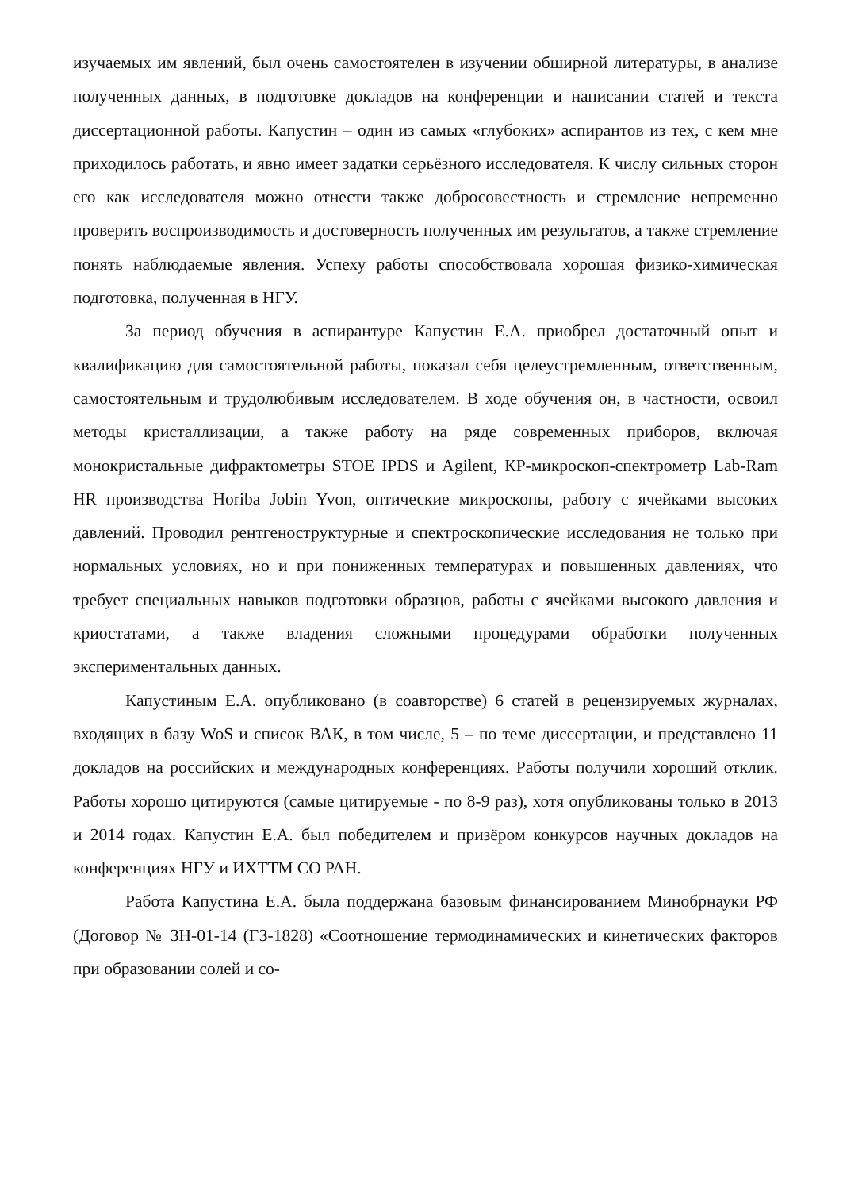изучаемых им явлений, был очень самостоятелен в изучении обширной литературы, в анализе полученных данных, в подготовке докладов на конференции и написании статей и текста диссертационной работы. Капустин – один из самых «глубоких» аспирантов из тех, с кем мне приходилось работать, и явно имеет задатки серьёзного исследователя. К числу сильных сторон его как исследователя можно отнести также добросовестность и стремление непременно проверить воспроизводимость и достоверность полученных им результатов, а также стремление понять наблюдаемые явления. Успеху работы способствовала хорошая физико-химическая подготовка, полученная в НГУ.
За период обучения в аспирантуре Капустин Е.А. приобрел достаточный опыт и квалификацию для самостоятельной работы, показал себя целеустремленным, ответственным, самостоятельным и трудолюбивым исследователем. В ходе обучения он, в частности, освоил методы кристаллизации, а также работу на ряде современных приборов, включая монокристальные дифрактометры STOE IPDS и Agilent, КР-микроскоп-спектрометр Lab-Ram HR производства Horiba Jobin Yvon, оптические микроскопы, работу с ячейками высоких давлений. Проводил рентгеноструктурные и спектроскопические исследования не только при нормальных условиях, но и при пониженных температурах и повышенных давлениях, что требует специальных навыков подготовки образцов, работы с ячейками высокого давления и криостатами, а также владения сложными процедурами обработки полученных экспериментальных данных.
Капустиным Е.А. опубликовано (в соавторстве) 6 статей в рецензируемых журналах, входящих в базу WoS и список ВАК, в том числе, 5 – по теме диссертации, и представлено 11 докладов на российских и международных конференциях. Работы получили хороший отклик. Работы хорошо цитируются (самые цитируемые - по 8-9 раз), хотя опубликованы только в 2013 и 2014 годах. Капустин Е.А. был победителем и призёром конкурсов научных докладов на конференциях НГУ и ИХТТМ СО РАН.
Работа Капустина Е.А. была поддержана базовым финансированием Минобрнауки РФ (Договор № 3Н-01-14 (ГЗ-1828) «Соотношение термодинамических и кинетических факторов при образовании солей и со-